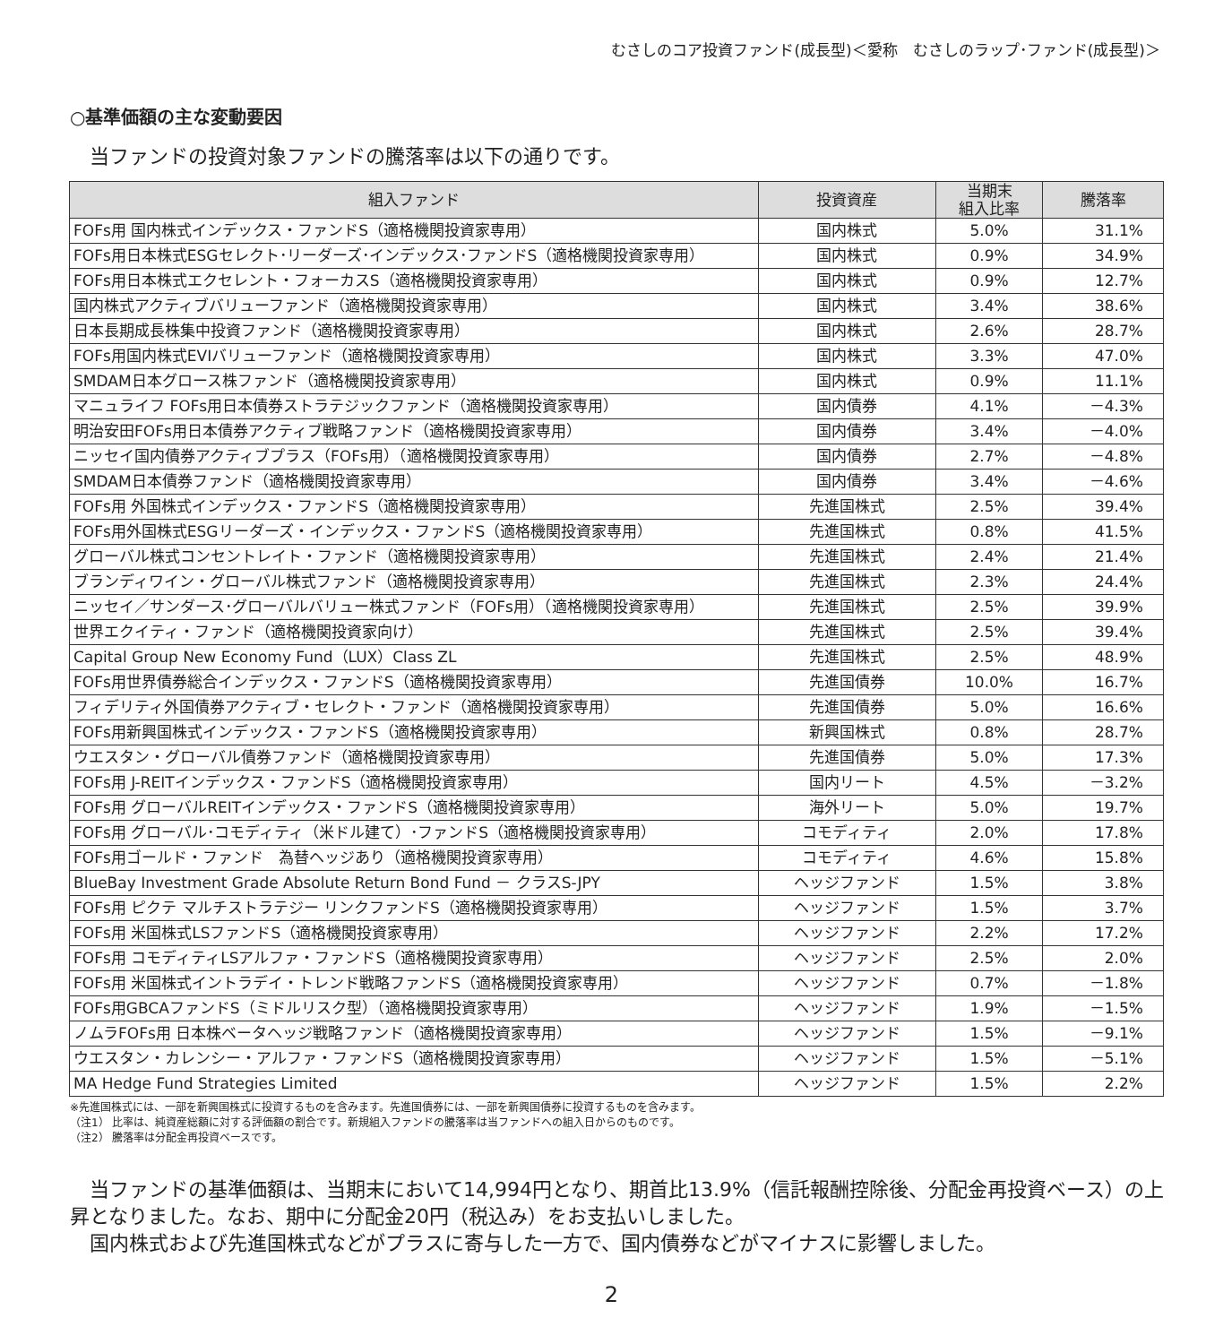むさしのコア投資ファンド(成長型)＜愛称　むさしのラップ･ファンド(成長型)＞
○基準価額の主な変動要因
当ファンドの投資対象ファンドの騰落率は以下の通りです。
| 組入ファンド | 投資資産 | 当期末 組入比率 | 騰落率 |
| --- | --- | --- | --- |
| FOFs用 国内株式インデックス・ファンドS（適格機関投資家専用） | 国内株式 | 5.0% | 31.1% |
| FOFs用日本株式ESGセレクト･リーダーズ･インデックス･ファンドS（適格機関投資家専用） | 国内株式 | 0.9% | 34.9% |
| FOFs用日本株式エクセレント・フォーカスS（適格機関投資家専用） | 国内株式 | 0.9% | 12.7% |
| 国内株式アクティブバリューファンド（適格機関投資家専用） | 国内株式 | 3.4% | 38.6% |
| 日本長期成長株集中投資ファンド（適格機関投資家専用） | 国内株式 | 2.6% | 28.7% |
| FOFs用国内株式EVIバリューファンド（適格機関投資家専用） | 国内株式 | 3.3% | 47.0% |
| SMDAM日本グロース株ファンド（適格機関投資家専用） | 国内株式 | 0.9% | 11.1% |
| マニュライフ FOFs用日本債券ストラテジックファンド（適格機関投資家専用） | 国内債券 | 4.1% | －4.3% |
| 明治安田FOFs用日本債券アクティブ戦略ファンド（適格機関投資家専用） | 国内債券 | 3.4% | －4.0% |
| ニッセイ国内債券アクティブプラス（FOFs用）（適格機関投資家専用） | 国内債券 | 2.7% | －4.8% |
| SMDAM日本債券ファンド（適格機関投資家専用） | 国内債券 | 3.4% | －4.6% |
| FOFs用 外国株式インデックス・ファンドS（適格機関投資家専用） | 先進国株式 | 2.5% | 39.4% |
| FOFs用外国株式ESGリーダーズ・インデックス・ファンドS（適格機関投資家専用） | 先進国株式 | 0.8% | 41.5% |
| グローバル株式コンセントレイト・ファンド（適格機関投資家専用） | 先進国株式 | 2.4% | 21.4% |
| ブランディワイン・グローバル株式ファンド（適格機関投資家専用） | 先進国株式 | 2.3% | 24.4% |
| ニッセイ／サンダース･グローバルバリュー株式ファンド（FOFs用）（適格機関投資家専用） | 先進国株式 | 2.5% | 39.9% |
| 世界エクイティ・ファンド（適格機関投資家向け） | 先進国株式 | 2.5% | 39.4% |
| Capital Group New Economy Fund（LUX）Class ZL | 先進国株式 | 2.5% | 48.9% |
| FOFs用世界債券総合インデックス・ファンドS（適格機関投資家専用） | 先進国債券 | 10.0% | 16.7% |
| フィデリティ外国債券アクティブ・セレクト・ファンド（適格機関投資家専用） | 先進国債券 | 5.0% | 16.6% |
| FOFs用新興国株式インデックス・ファンドS（適格機関投資家専用） | 新興国株式 | 0.8% | 28.7% |
| ウエスタン・グローバル債券ファンド（適格機関投資家専用） | 先進国債券 | 5.0% | 17.3% |
| FOFs用 J-REITインデックス・ファンドS（適格機関投資家専用） | 国内リート | 4.5% | －3.2% |
| FOFs用 グローバルREITインデックス・ファンドS（適格機関投資家専用） | 海外リート | 5.0% | 19.7% |
| FOFs用 グローバル･コモディティ（米ドル建て）･ファンドS（適格機関投資家専用） | コモディティ | 2.0% | 17.8% |
| FOFs用ゴールド・ファンド 為替ヘッジあり（適格機関投資家専用） | コモディティ | 4.6% | 15.8% |
| BlueBay Investment Grade Absolute Return Bond Fund － クラスS-JPY | ヘッジファンド | 1.5% | 3.8% |
| FOFs用 ピクテ マルチストラテジー リンクファンドS（適格機関投資家専用） | ヘッジファンド | 1.5% | 3.7% |
| FOFs用 米国株式LSファンドS（適格機関投資家専用） | ヘッジファンド | 2.2% | 17.2% |
| FOFs用 コモディティLSアルファ・ファンドS（適格機関投資家専用） | ヘッジファンド | 2.5% | 2.0% |
| FOFs用 米国株式イントラデイ・トレンド戦略ファンドS（適格機関投資家専用） | ヘッジファンド | 0.7% | －1.8% |
| FOFs用GBCAファンドS（ミドルリスク型）（適格機関投資家専用） | ヘッジファンド | 1.9% | －1.5% |
| ノムラFOFs用 日本株ベータヘッジ戦略ファンド（適格機関投資家専用） | ヘッジファンド | 1.5% | －9.1% |
| ウエスタン・カレンシー・アルファ・ファンドS（適格機関投資家専用） | ヘッジファンド | 1.5% | －5.1% |
| MA Hedge Fund Strategies Limited | ヘッジファンド | 1.5% | 2.2% |
※先進国株式には、一部を新興国株式に投資するものを含みます。先進国債券には、一部を新興国債券に投資するものを含みます。
（注1） 比率は、純資産総額に対する評価額の割合です。新規組入ファンドの騰落率は当ファンドへの組入日からのものです。
（注2） 騰落率は分配金再投資ベースです。
　当ファンドの基準価額は、当期末において14,994円となり、期首比13.9%（信託報酬控除後、分配金再投資ベース）の上昇となりました。なお、期中に分配金20円（税込み）をお支払いしました。
　国内株式および先進国株式などがプラスに寄与した一方で、国内債券などがマイナスに影響しました。
2